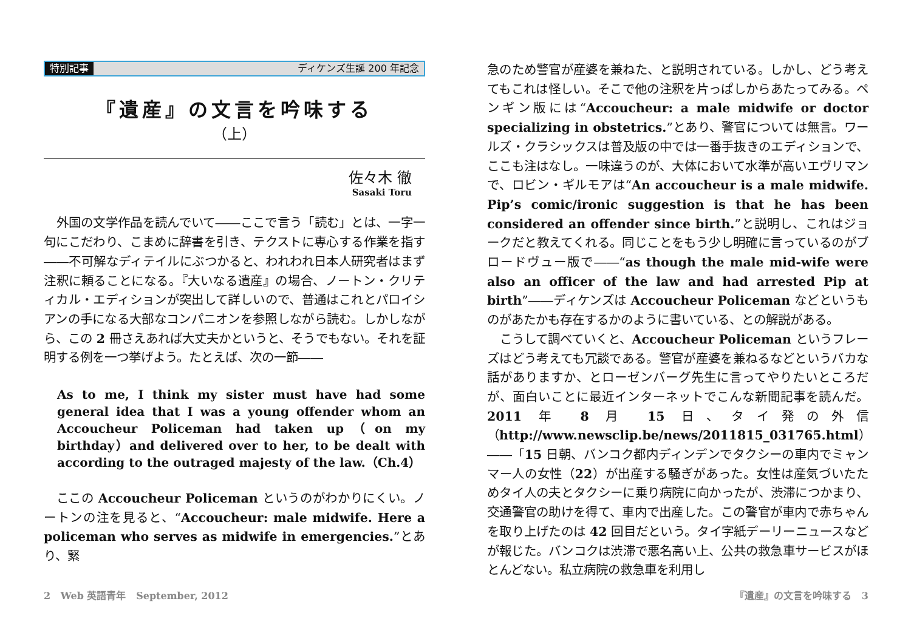特別記事 ディケンズ生誕 200 年記念
『遺産』の文言を吟味する
（上）
佐々木 徹
Sasaki Toru
外国の文学作品を読んでいて――ここで言う「読む」とは、一字一句にこだわり、こまめに辞書を引き、テクストに専心する作業を指す――不可解なディテイルにぶつかると、われわれ日本人研究者はまず注釈に頼ることになる。『大いなる遺産』の場合、ノートン・クリティカル・エディションが突出して詳しいので、普通はこれとパロイシアンの手になる大部なコンパニオンを参照しながら読む。しかしながら、この 2 冊さえあれば大丈夫かというと、そうでもない。それを証明する例を一つ挙げよう。たとえば、次の一節――
As to me, I think my sister must have had some general idea that I was a young offender whom an Accoucheur Policeman had taken up（on my birthday）and delivered over to her, to be dealt with according to the outraged majesty of the law.（Ch.4）
ここの Accoucheur Policeman というのがわかりにくい。ノートンの注を見ると、“Accoucheur: male midwife. Here a policeman who serves as midwife in emergencies.”とあり、緊
急のため警官が産婆を兼ねた、と説明されている。しかし、どう考えてもこれは怪しい。そこで他の注釈を片っぱしからあたってみる。ペンギン版には“Accoucheur: a male midwife or doctor specializing in obstetrics.”とあり、警官については無言。ワールズ・クラシックスは普及版の中では一番手抜きのエディションで、ここも注はなし。一味違うのが、大体において水準が高いエヴリマンで、ロビン・ギルモアは“An accoucheur is a male midwife. Pip’s comic/ironic suggestion is that he has been considered an offender since birth.”と説明し、これはジョークだと教えてくれる。同じことをもう少し明確に言っているのがブロードヴュー版で――“as though the male mid-wife were also an officer of the law and had arrested Pip at birth”――ディケンズは Accoucheur Policeman などというものがあたかも存在するかのように書いている、との解説がある。
こうして調べていくと、Accoucheur Policeman というフレーズはどう考えても冗談である。警官が産婆を兼ねるなどというバカな話がありますか、とローゼンバーグ先生に言ってやりたいところだが、面白いことに最近インターネットでこんな新聞記事を読んだ。2011 年 8 月 15 日、タイ発の外信（http://www.newsclip.be/news/2011815_031765.html）――「15 日朝、バンコク都内ディンデンでタクシーの車内でミャンマー人の女性（22）が出産する騒ぎがあった。女性は産気づいたためタイ人の夫とタクシーに乗り病院に向かったが、渋滞につかまり、交通警官の助けを得て、車内で出産した。この警官が車内で赤ちゃんを取り上げたのは 42 回目だという。タイ字紙デーリーニュースなどが報じた。バンコクは渋滞で悪名高い上、公共の救急車サービスがほとんどない。私立病院の救急車を利用し
2 Web 英語青年 September, 2012 『遺産』の文言を吟味する 3